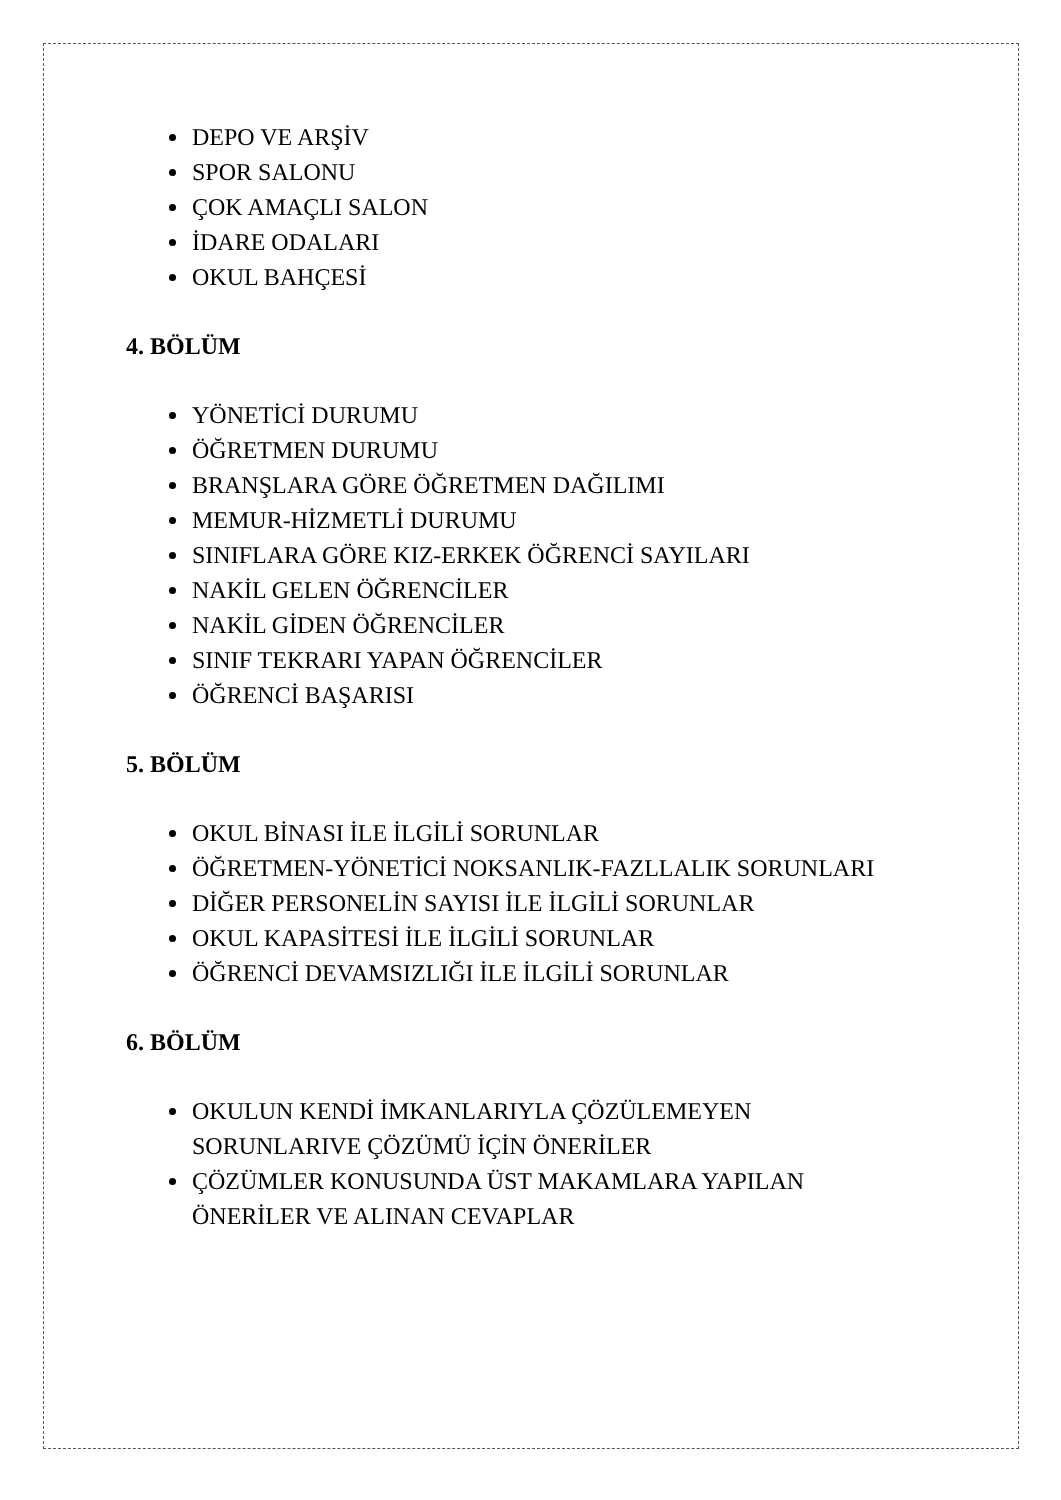DEPO VE ARŞİV
SPOR SALONU
ÇOK AMAÇLI SALON
İDARE ODALARI
OKUL BAHÇESİ
4. BÖLÜM
YÖNETİCİ DURUMU
ÖĞRETMEN DURUMU
BRANŞLARA GÖRE ÖĞRETMEN DAĞILIMI
MEMUR-HİZMETLİ DURUMU
SINIFLARA GÖRE KIZ-ERKEK ÖĞRENCİ SAYILARI
NAKİL GELEN ÖĞRENCİLER
NAKİL GİDEN ÖĞRENCİLER
SINIF TEKRARI YAPAN ÖĞRENCİLER
ÖĞRENCİ BAŞARISI
5. BÖLÜM
OKUL BİNASI İLE İLGİLİ SORUNLAR
ÖĞRETMEN-YÖNETİCİ NOKSANLIK-FAZLLALIK SORUNLARI
DİĞER PERSONELİN SAYISI İLE İLGİLİ SORUNLAR
OKUL KAPASİTESİ İLE İLGİLİ SORUNLAR
ÖĞRENCİ DEVAMSIZLIĞI İLE İLGİLİ SORUNLAR
6. BÖLÜM
OKULUN KENDİ İMKANLARIYLA ÇÖZÜLEMEYEN SORUNLARIVE ÇÖZÜMÜ İÇİN ÖNERİLER
ÇÖZÜMLER KONUSUNDA ÜST MAKAMLARA YAPILAN ÖNERİLER VE ALINAN CEVAPLAR